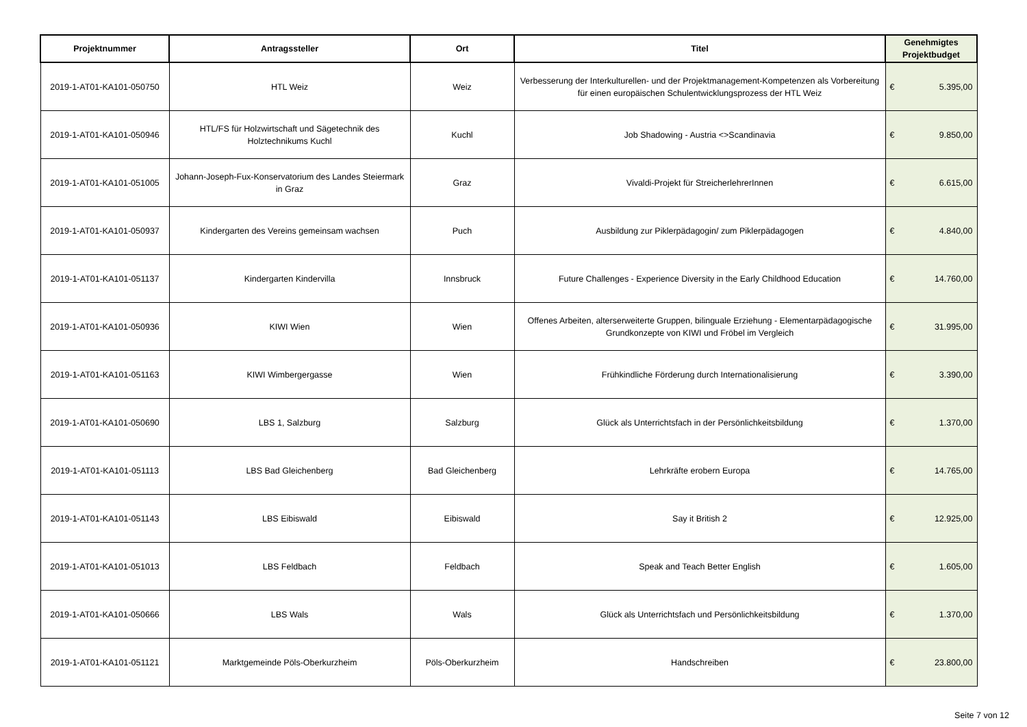| Projektnummer | Antragssteller | Ort | Titel | Genehmigtes Projektbudget |
| --- | --- | --- | --- | --- |
| 2019-1-AT01-KA101-050750 | HTL Weiz | Weiz | Verbesserung der Interkulturellen- und der Projektmanagement-Kompetenzen als Vorbereitung für einen europäischen Schulentwicklungsprozess der HTL Weiz | € 5.395,00 |
| 2019-1-AT01-KA101-050946 | HTL/FS für Holzwirtschaft und Sägetechnik des Holztechnikums Kuchl | Kuchl | Job Shadowing - Austria <>Scandinavia | € 9.850,00 |
| 2019-1-AT01-KA101-051005 | Johann-Joseph-Fux-Konservatorium des Landes Steiermark in Graz | Graz | Vivaldi-Projekt für StreicherlehrerInnen | € 6.615,00 |
| 2019-1-AT01-KA101-050937 | Kindergarten des Vereins gemeinsam wachsen | Puch | Ausbildung zur Piklerpädagogin/ zum Piklerpädagogen | € 4.840,00 |
| 2019-1-AT01-KA101-051137 | Kindergarten Kindervilla | Innsbruck | Future Challenges - Experience Diversity in the Early Childhood Education | € 14.760,00 |
| 2019-1-AT01-KA101-050936 | KIWI Wien | Wien | Offenes Arbeiten, alterserweiterte Gruppen, bilinguale Erziehung - Elementarpädagogische Grundkonzepte von KIWI und Fröbel im Vergleich | € 31.995,00 |
| 2019-1-AT01-KA101-051163 | KIWI Wimbergergasse | Wien | Frühkindliche Förderung durch Internationalisierung | € 3.390,00 |
| 2019-1-AT01-KA101-050690 | LBS 1, Salzburg | Salzburg | Glück als Unterrichtsfach in der Persönlichkeitsbildung | € 1.370,00 |
| 2019-1-AT01-KA101-051113 | LBS Bad Gleichenberg | Bad Gleichenberg | Lehrkräfte erobern Europa | € 14.765,00 |
| 2019-1-AT01-KA101-051143 | LBS Eibiswald | Eibiswald | Say it British 2 | € 12.925,00 |
| 2019-1-AT01-KA101-051013 | LBS Feldbach | Feldbach | Speak and Teach Better English | € 1.605,00 |
| 2019-1-AT01-KA101-050666 | LBS Wals | Wals | Glück als Unterrichtsfach und Persönlichkeitsbildung | € 1.370,00 |
| 2019-1-AT01-KA101-051121 | Marktgemeinde Pöls-Oberkurzheim | Pöls-Oberkurzheim | Handschreiben | € 23.800,00 |
Seite 7 von 12